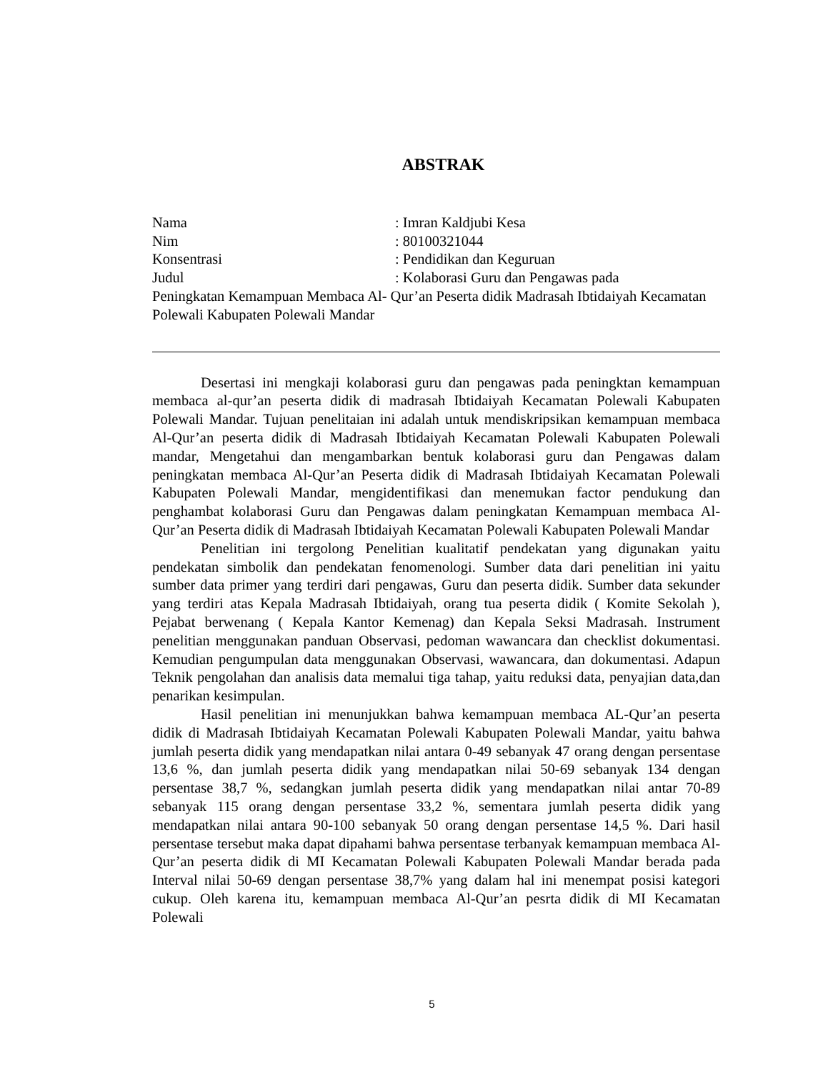ABSTRAK
Nama: Imran Kaldjubi Kesa
Nim: 80100321044
Konsentrasi: Pendidikan dan Keguruan
Judul: Kolaborasi Guru dan Pengawas pada
Peningkatan Kemampuan Membaca Al- Qur’an Peserta didik Madrasah Ibtidaiyah Kecamatan Polewali Kabupaten Polewali Mandar
Desertasi ini mengkaji kolaborasi guru dan pengawas pada peningktan kemampuan membaca al-qur’an peserta didik di madrasah Ibtidaiyah Kecamatan Polewali Kabupaten Polewali Mandar. Tujuan penelitaian ini adalah untuk mendiskripsikan kemampuan membaca Al-Qur’an peserta didik di Madrasah Ibtidaiyah Kecamatan Polewali Kabupaten Polewali mandar, Mengetahui dan mengambarkan bentuk kolaborasi guru dan Pengawas dalam peningkatan membaca Al-Qur’an Peserta didik di Madrasah Ibtidaiyah Kecamatan Polewali Kabupaten Polewali Mandar, mengidentifikasi dan menemukan factor pendukung dan penghambat kolaborasi Guru dan Pengawas dalam peningkatan Kemampuan membaca Al-Qur’an Peserta didik di Madrasah Ibtidaiyah Kecamatan Polewali Kabupaten Polewali Mandar
Penelitian ini tergolong Penelitian kualitatif pendekatan yang digunakan yaitu pendekatan simbolik dan pendekatan fenomenologi. Sumber data dari penelitian ini yaitu sumber data primer yang terdiri dari pengawas, Guru dan peserta didik. Sumber data sekunder yang terdiri atas Kepala Madrasah Ibtidaiyah, orang tua peserta didik ( Komite Sekolah ), Pejabat berwenang ( Kepala Kantor Kemenag) dan Kepala Seksi Madrasah. Instrument penelitian menggunakan panduan Observasi, pedoman wawancara dan checklist dokumentasi. Kemudian pengumpulan data menggunakan Observasi, wawancara, dan dokumentasi. Adapun Teknik pengolahan dan analisis data memalui tiga tahap, yaitu reduksi data, penyajian data,dan penarikan kesimpulan.
Hasil penelitian ini menunjukkan bahwa kemampuan membaca AL-Qur’an peserta didik di Madrasah Ibtidaiyah Kecamatan Polewali Kabupaten Polewali Mandar, yaitu bahwa jumlah peserta didik yang mendapatkan nilai antara 0-49 sebanyak 47 orang dengan persentase 13,6 %, dan jumlah peserta didik yang mendapatkan nilai 50-69 sebanyak 134 dengan persentase 38,7 %, sedangkan jumlah peserta didik yang mendapatkan nilai antar 70-89 sebanyak 115 orang dengan persentase 33,2 %, sementara jumlah peserta didik yang mendapatkan nilai antara 90-100 sebanyak 50 orang dengan persentase 14,5 %. Dari hasil persentase tersebut maka dapat dipahami bahwa persentase terbanyak kemampuan membaca Al-Qur’an peserta didik di MI Kecamatan Polewali Kabupaten Polewali Mandar berada pada Interval nilai 50-69 dengan persentase 38,7% yang dalam hal ini menempat posisi kategori cukup. Oleh karena itu, kemampuan membaca Al-Qur’an pesrta didik di MI Kecamatan Polewali
5